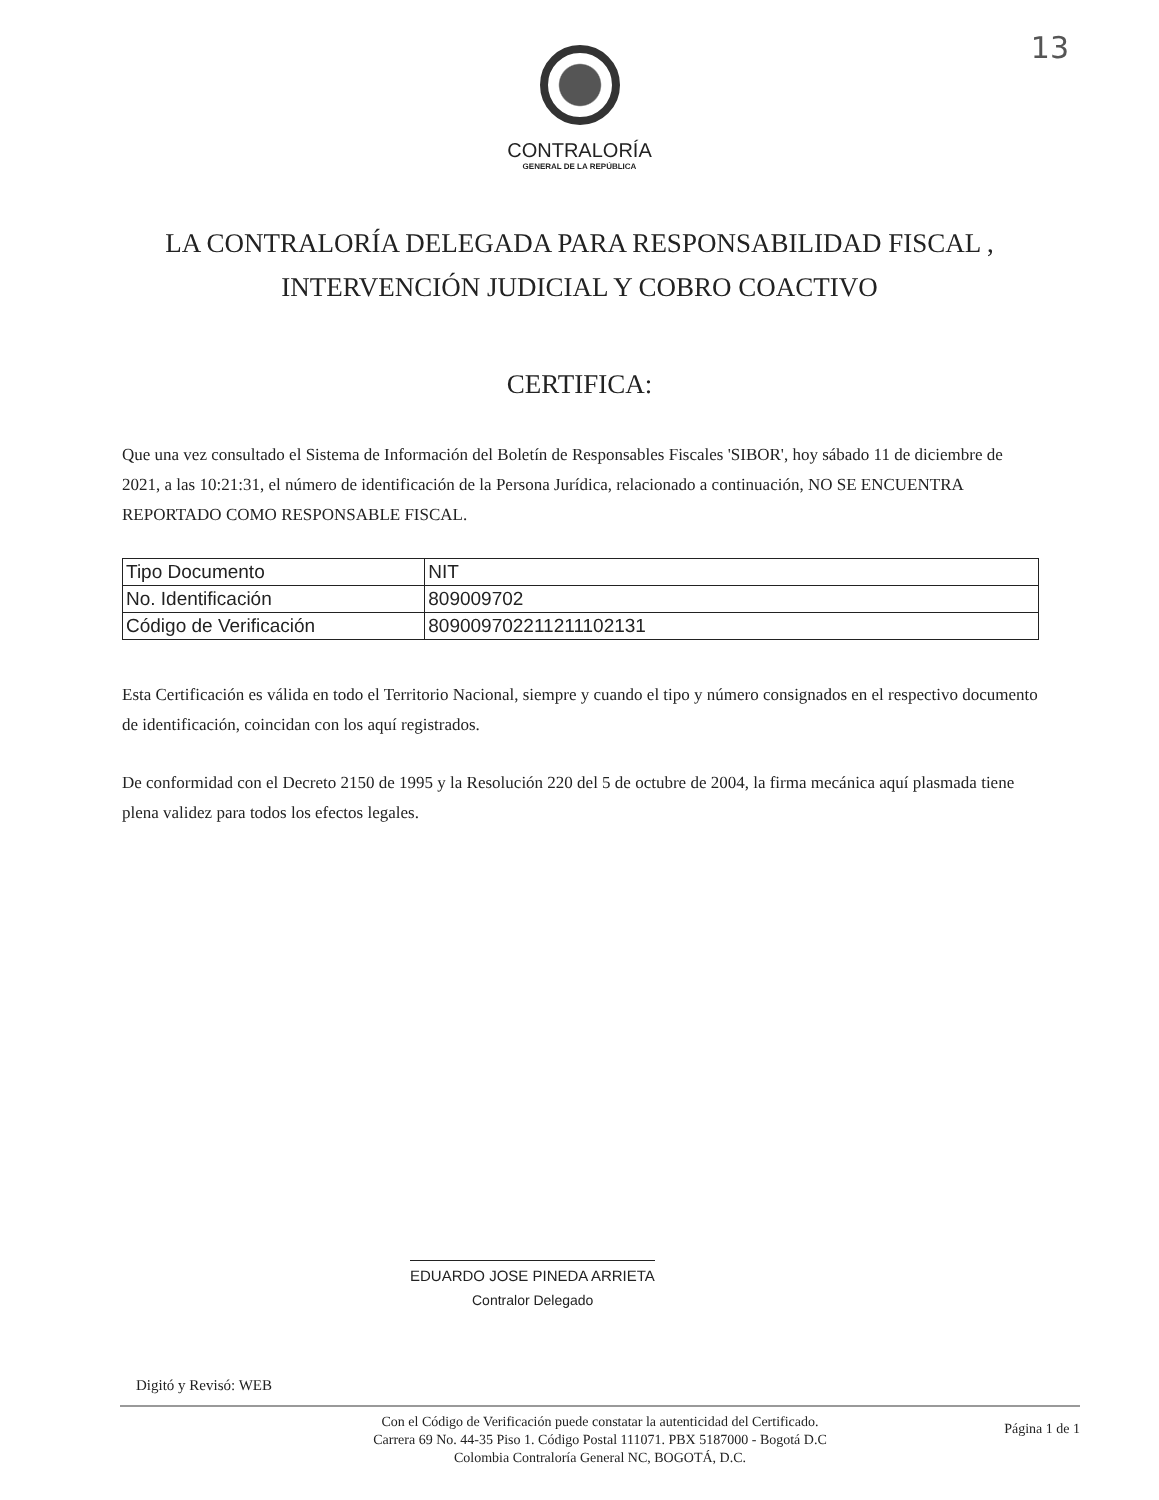13
CONTRALORÍA
GENERAL DE LA REPÚBLICA
LA CONTRALORÍA DELEGADA PARA RESPONSABILIDAD FISCAL ,
INTERVENCIÓN JUDICIAL Y COBRO COACTIVO
CERTIFICA:
Que una vez consultado el Sistema de Información del Boletín de Responsables Fiscales 'SIBOR', hoy sábado 11 de diciembre de 2021, a las 10:21:31, el número de identificación de la Persona Jurídica, relacionado a continuación, NO SE ENCUENTRA REPORTADO COMO RESPONSABLE FISCAL.
| Tipo Documento | NIT |
| No. Identificación | 809009702 |
| Código de Verificación | 809009702211211102131 |
Esta Certificación es válida en todo el Territorio Nacional, siempre y cuando el tipo y número consignados en el respectivo documento de identificación, coincidan con los aquí registrados.
De conformidad con el Decreto 2150 de 1995 y la Resolución 220 del 5 de octubre de 2004, la firma mecánica aquí plasmada tiene plena validez para todos los efectos legales.
EDUARDO JOSE PINEDA ARRIETA
Contralor Delegado
Digitó y Revisó: WEB
Con el Código de Verificación puede constatar la autenticidad del Certificado.
Carrera 69 No. 44-35 Piso 1. Código Postal 111071. PBX 5187000 - Bogotá D.C
Colombia Contraloría General NC, BOGOTÁ, D.C.
Página 1 de 1